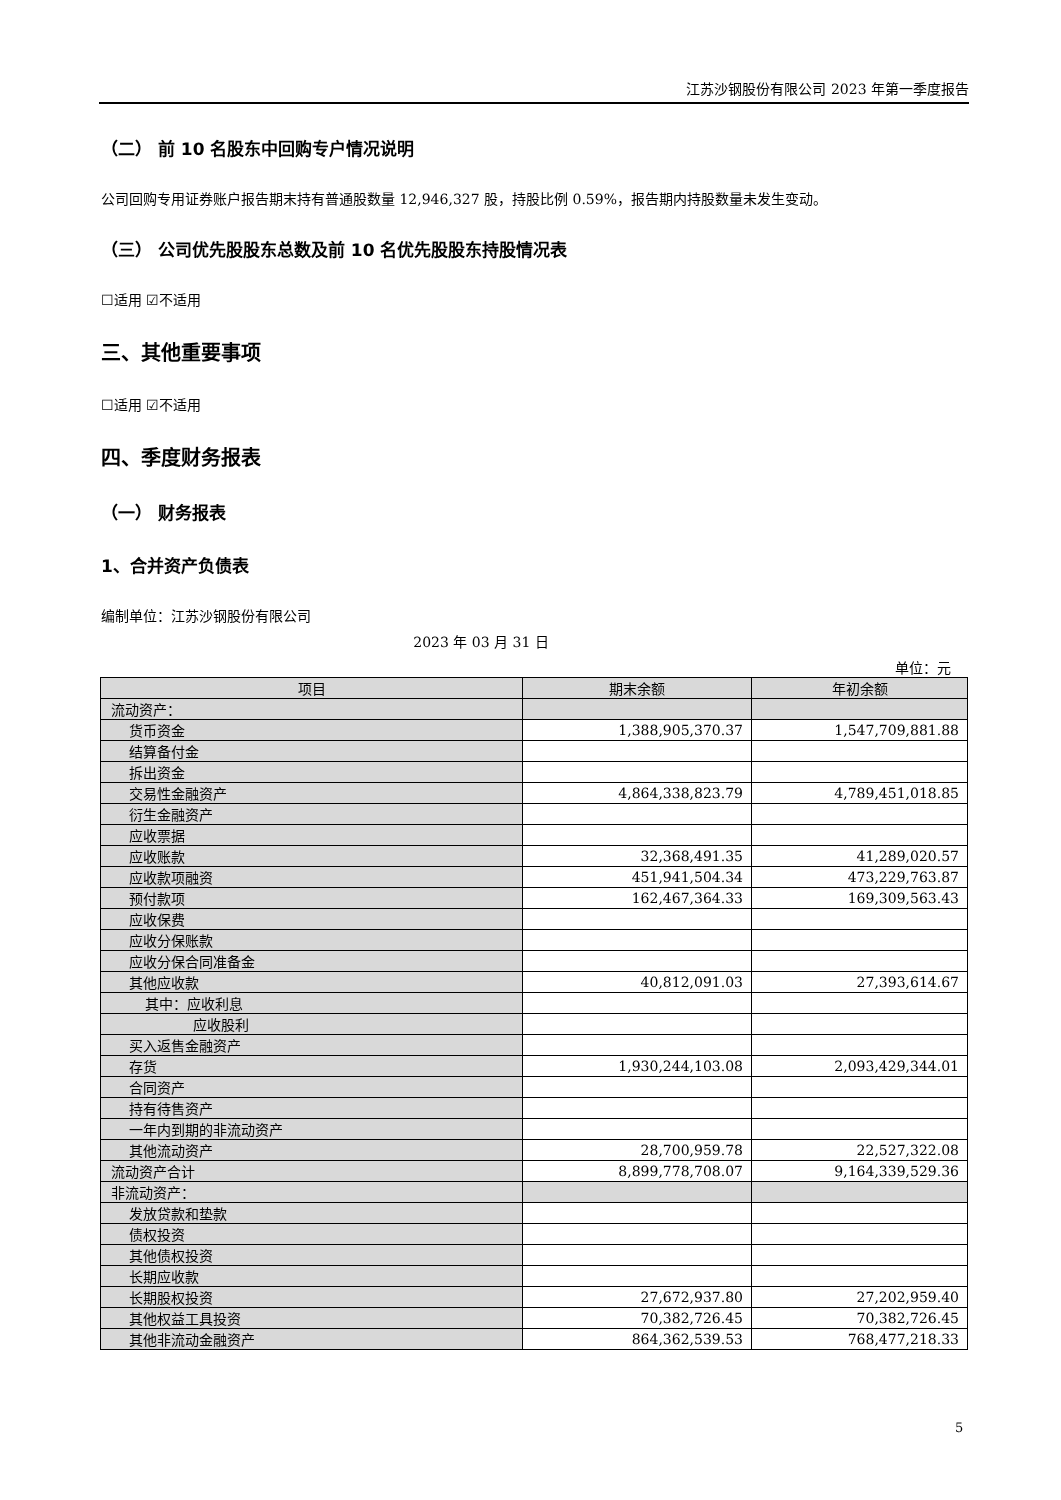江苏沙钢股份有限公司 2023 年第一季度报告
（二） 前 10 名股东中回购专户情况说明
公司回购专用证券账户报告期末持有普通股数量 12,946,327 股，持股比例 0.59%，报告期内持股数量未发生变动。
（三） 公司优先股股东总数及前 10 名优先股股东持股情况表
☐适用 ☑不适用
三、其他重要事项
☐适用 ☑不适用
四、季度财务报表
（一） 财务报表
1、合并资产负债表
编制单位：江苏沙钢股份有限公司
2023 年 03 月 31 日
单位：元
| 项目 | 期末余额 | 年初余额 |
| --- | --- | --- |
| 流动资产： | | |
| 货币资金 | 1,388,905,370.37 | 1,547,709,881.88 |
| 结算备付金 | | |
| 拆出资金 | | |
| 交易性金融资产 | 4,864,338,823.79 | 4,789,451,018.85 |
| 衍生金融资产 | | |
| 应收票据 | | |
| 应收账款 | 32,368,491.35 | 41,289,020.57 |
| 应收款项融资 | 451,941,504.34 | 473,229,763.87 |
| 预付款项 | 162,467,364.33 | 169,309,563.43 |
| 应收保费 | | |
| 应收分保账款 | | |
| 应收分保合同准备金 | | |
| 其他应收款 | 40,812,091.03 | 27,393,614.67 |
| 其中：应收利息 | | |
| 应收股利 | | |
| 买入返售金融资产 | | |
| 存货 | 1,930,244,103.08 | 2,093,429,344.01 |
| 合同资产 | | |
| 持有待售资产 | | |
| 一年内到期的非流动资产 | | |
| 其他流动资产 | 28,700,959.78 | 22,527,322.08 |
| 流动资产合计 | 8,899,778,708.07 | 9,164,339,529.36 |
| 非流动资产： | | |
| 发放贷款和垫款 | | |
| 债权投资 | | |
| 其他债权投资 | | |
| 长期应收款 | | |
| 长期股权投资 | 27,672,937.80 | 27,202,959.40 |
| 其他权益工具投资 | 70,382,726.45 | 70,382,726.45 |
| 其他非流动金融资产 | 864,362,539.53 | 768,477,218.33 |
5